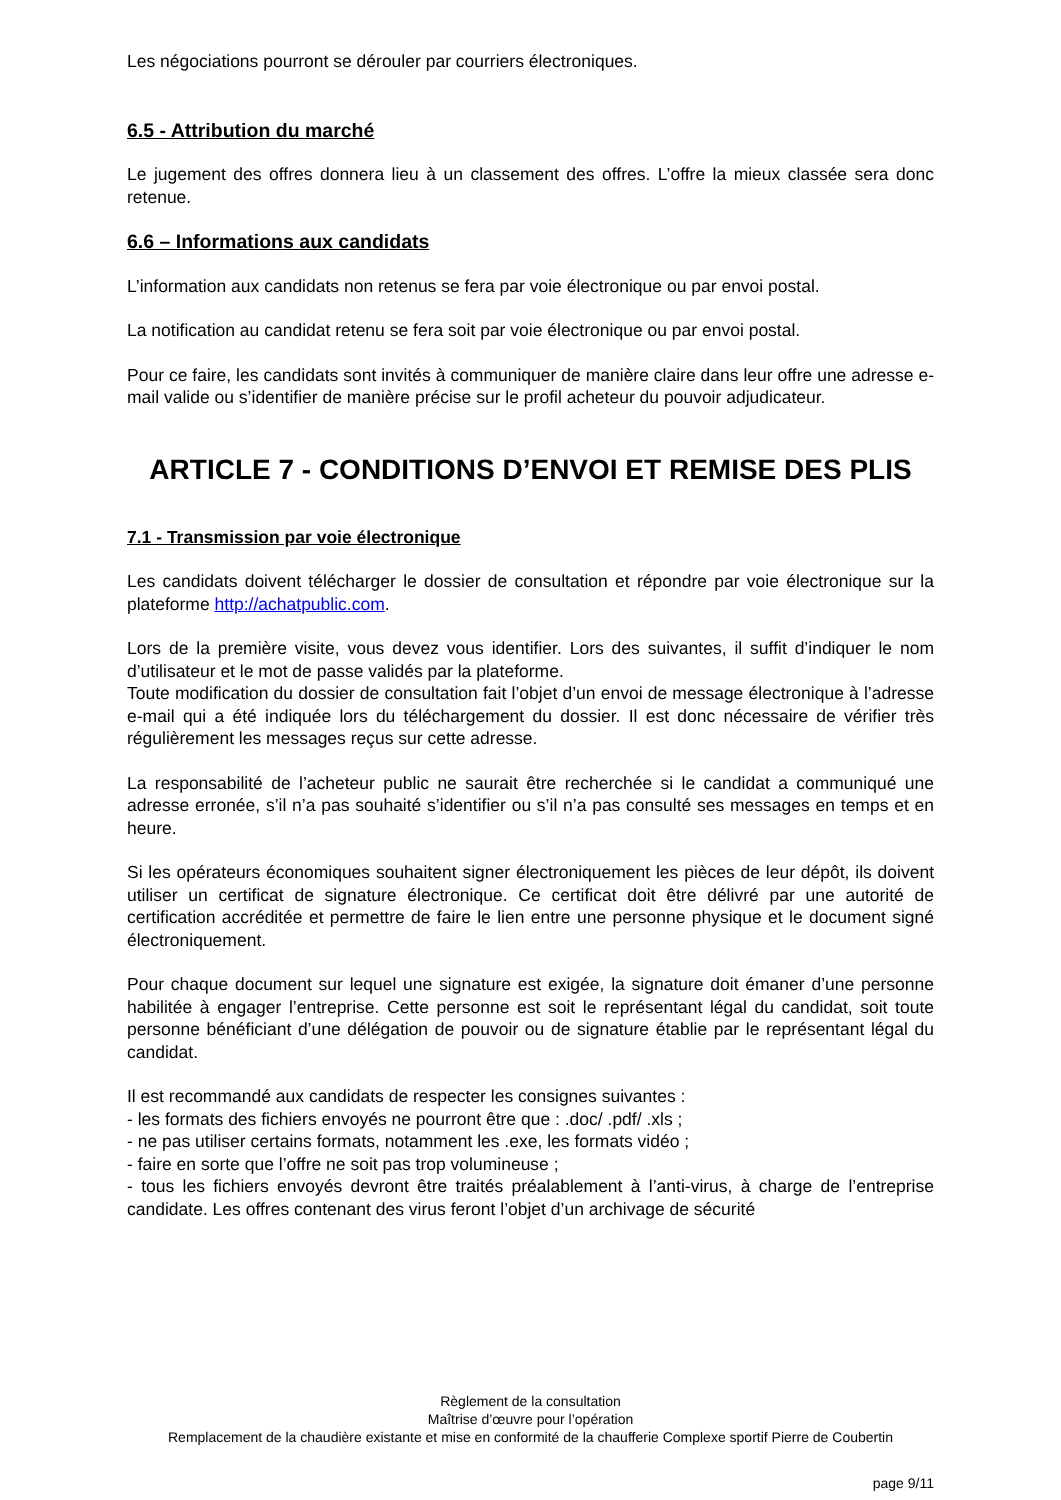Les négociations pourront se dérouler par courriers électroniques.
6.5 - Attribution du marché
Le jugement des offres donnera lieu à un classement des offres. L’offre la mieux classée sera donc retenue.
6.6 – Informations aux candidats
L’information aux candidats non retenus se fera par voie électronique ou par envoi postal.
La notification au candidat retenu se fera soit par voie électronique ou par envoi postal.
Pour ce faire, les candidats sont invités à communiquer de manière claire dans leur offre une adresse e-mail valide ou s’identifier de manière précise sur le profil acheteur du pouvoir adjudicateur.
ARTICLE 7 - CONDITIONS D’ENVOI ET REMISE DES PLIS
7.1 - Transmission par voie électronique
Les candidats doivent télécharger le dossier de consultation et répondre par voie électronique sur la plateforme http://achatpublic.com.
Lors de la première visite, vous devez vous identifier. Lors des suivantes, il suffit d’indiquer le nom d’utilisateur et le mot de passe validés par la plateforme.
Toute modification du dossier de consultation fait l’objet d’un envoi de message électronique à l’adresse e-mail qui a été indiquée lors du téléchargement du dossier. Il est donc nécessaire de vérifier très régulièrement les messages reçus sur cette adresse.
La responsabilité de l’acheteur public ne saurait être recherchée si le candidat a communiqué une adresse erronée, s’il n’a pas souhaité s’identifier ou s’il n’a pas consulté ses messages en temps et en heure.
Si les opérateurs économiques souhaitent signer électroniquement les pièces de leur dépôt, ils doivent utiliser un certificat de signature électronique. Ce certificat doit être délivré par une autorité de certification accréditée et permettre de faire le lien entre une personne physique et le document signé électroniquement.
Pour chaque document sur lequel une signature est exigée, la signature doit émaner d’une personne habilitée à engager l’entreprise. Cette personne est soit le représentant légal du candidat, soit toute personne bénéficiant d’une délégation de pouvoir ou de signature établie par le représentant légal du candidat.
Il est recommandé aux candidats de respecter les consignes suivantes :
- les formats des fichiers envoyés ne pourront être que : .doc/ .pdf/ .xls ;
- ne pas utiliser certains formats, notamment les .exe, les formats vidéo ;
- faire en sorte que l’offre ne soit pas trop volumineuse ;
- tous les fichiers envoyés devront être traités préalablement à l’anti-virus, à charge de l’entreprise candidate. Les offres contenant des virus feront l’objet d’un archivage de sécurité
Règlement de la consultation
Maîtrise d’œuvre pour l’opération
Remplacement de la chaudière existante et mise en conformité de la chaufferie Complexe sportif Pierre de Coubertin
page 9/11